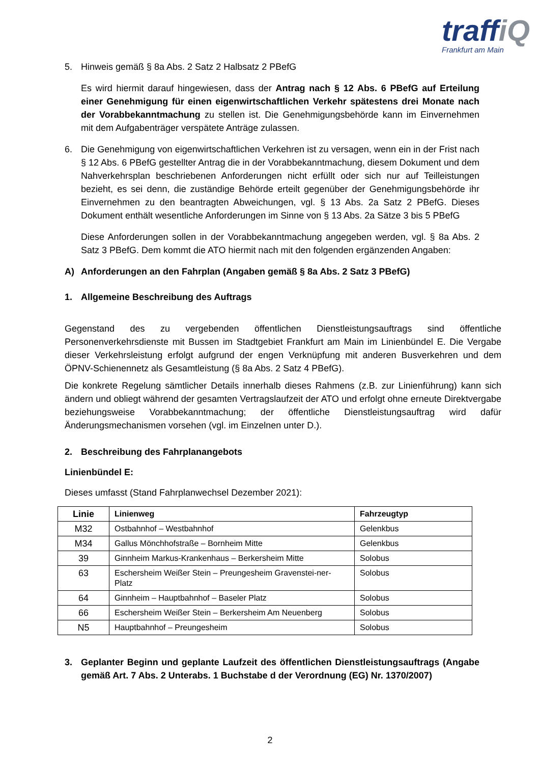traffiQ
Frankfurt am Main
5. Hinweis gemäß § 8a Abs. 2 Satz 2 Halbsatz 2 PBefG
Es wird hiermit darauf hingewiesen, dass der Antrag nach § 12 Abs. 6 PBefG auf Erteilung einer Genehmigung für einen eigenwirtschaftlichen Verkehr spätestens drei Monate nach der Vorabbekanntmachung zu stellen ist. Die Genehmigungsbehörde kann im Einvernehmen mit dem Aufgabenträger verspätete Anträge zulassen.
6. Die Genehmigung von eigenwirtschaftlichen Verkehren ist zu versagen, wenn ein in der Frist nach § 12 Abs. 6 PBefG gestellter Antrag die in der Vorabbekanntmachung, diesem Dokument und dem Nahverkehrsplan beschriebenen Anforderungen nicht erfüllt oder sich nur auf Teilleistungen bezieht, es sei denn, die zuständige Behörde erteilt gegenüber der Genehmigungsbehörde ihr Einvernehmen zu den beantragten Abweichungen, vgl. § 13 Abs. 2a Satz 2 PBefG. Dieses Dokument enthält wesentliche Anforderungen im Sinne von § 13 Abs. 2a Sätze 3 bis 5 PBefG
Diese Anforderungen sollen in der Vorabbekanntmachung angegeben werden, vgl. § 8a Abs. 2 Satz 3 PBefG. Dem kommt die ATO hiermit nach mit den folgenden ergänzenden Angaben:
A) Anforderungen an den Fahrplan (Angaben gemäß § 8a Abs. 2 Satz 3 PBefG)
1. Allgemeine Beschreibung des Auftrags
Gegenstand des zu vergebenden öffentlichen Dienstleistungsauftrags sind öffentliche Personenverkehrsdienste mit Bussen im Stadtgebiet Frankfurt am Main im Linienbündel E. Die Vergabe dieser Verkehrsleistung erfolgt aufgrund der engen Verknüpfung mit anderen Busverkehren und dem ÖPNV-Schienennetz als Gesamtleistung (§ 8a Abs. 2 Satz 4 PBefG).
Die konkrete Regelung sämtlicher Details innerhalb dieses Rahmens (z.B. zur Linienführung) kann sich ändern und obliegt während der gesamten Vertragslaufzeit der ATO und erfolgt ohne erneute Direktvergabe beziehungsweise Vorabbekanntmachung; der öffentliche Dienstleistungsauftrag wird dafür Änderungsmechanismen vorsehen (vgl. im Einzelnen unter D.).
2. Beschreibung des Fahrplanangebots
Linienbündel E:
Dieses umfasst (Stand Fahrplanwechsel Dezember 2021):
| Linie | Linienweg | Fahrzeugtyp |
| --- | --- | --- |
| M32 | Ostbahnhof – Westbahnhof | Gelenkbus |
| M34 | Gallus Mönchhofstraße – Bornheim Mitte | Gelenkbus |
| 39 | Ginnheim Markus-Krankenhaus – Berkersheim Mitte | Solobus |
| 63 | Eschersheim Weißer Stein – Preungesheim Gravenstei-ner-Platz | Solobus |
| 64 | Ginnheim – Hauptbahnhof – Baseler Platz | Solobus |
| 66 | Eschersheim Weißer Stein – Berkersheim Am Neuenberg | Solobus |
| N5 | Hauptbahnhof – Preungesheim | Solobus |
3. Geplanter Beginn und geplante Laufzeit des öffentlichen Dienstleistungsauftrags (Angabe gemäß Art. 7 Abs. 2 Unterabs. 1 Buchstabe d der Verordnung (EG) Nr. 1370/2007)
2